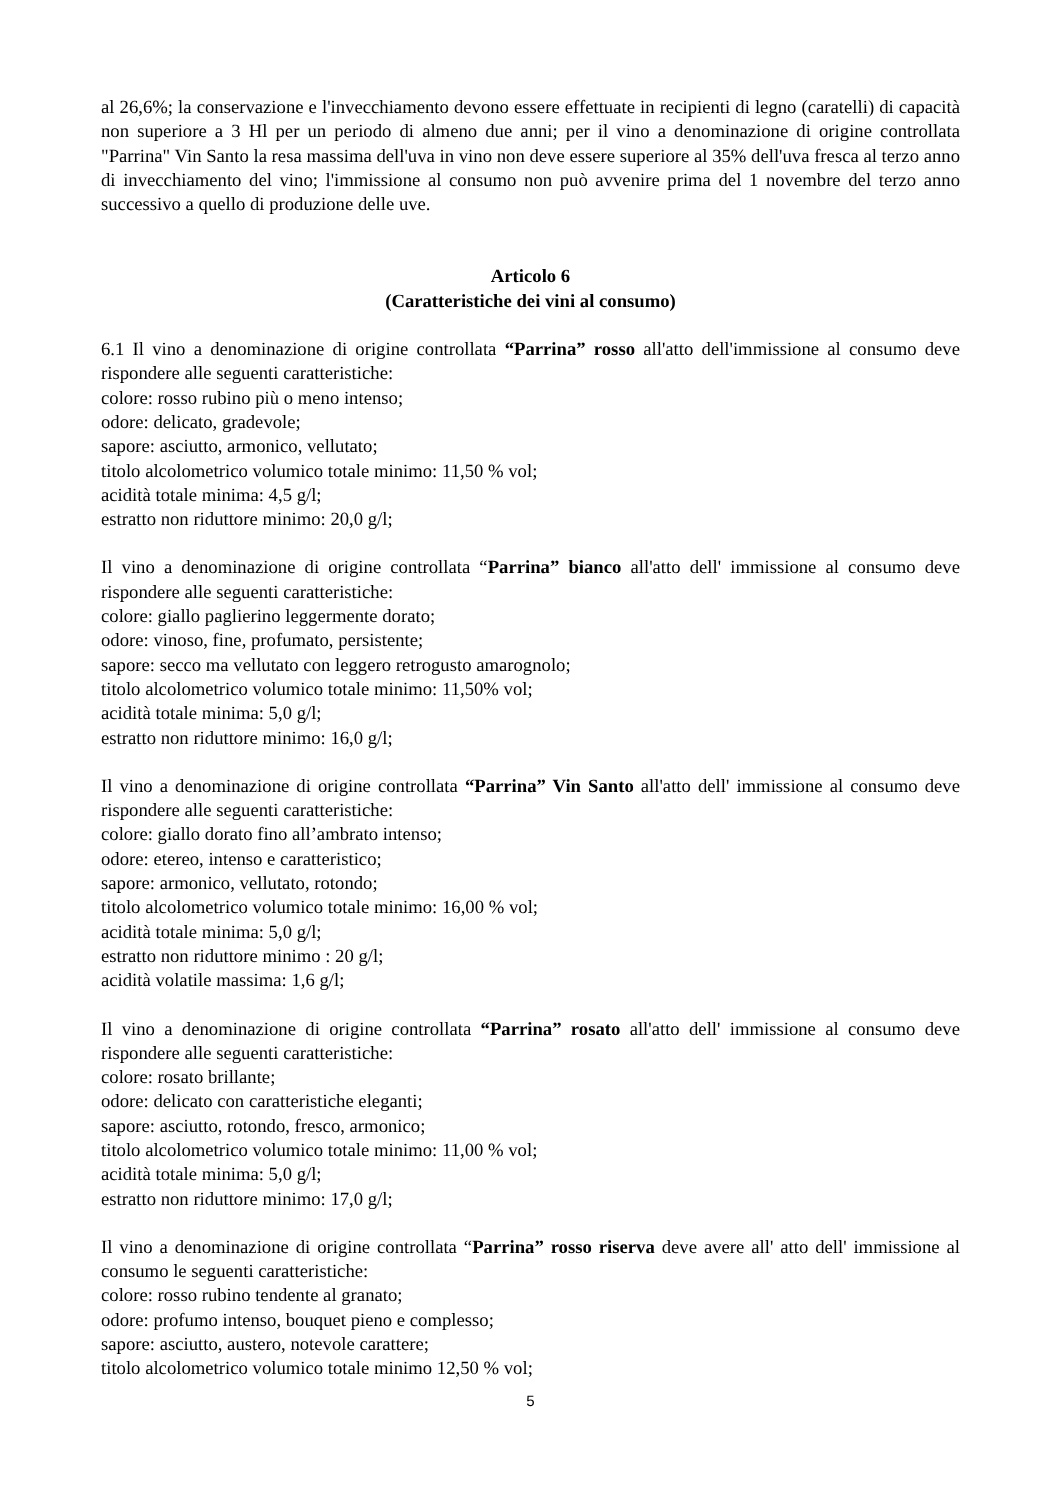al 26,6%; la conservazione e l'invecchiamento devono essere effettuate in recipienti di legno (caratelli) di capacità non superiore a 3 Hl per un periodo di almeno due anni; per il vino a denominazione di origine controllata "Parrina" Vin Santo la resa massima dell'uva in vino non deve essere superiore al 35% dell'uva fresca al terzo anno di invecchiamento del vino; l'immissione al consumo non può avvenire prima del 1 novembre del terzo anno successivo a quello di produzione delle uve.
Articolo 6
(Caratteristiche dei vini al consumo)
6.1 Il vino a denominazione di origine controllata “Parrina” rosso all'atto dell'immissione al consumo deve rispondere alle seguenti caratteristiche:
colore: rosso rubino più o meno intenso;
odore: delicato, gradevole;
sapore: asciutto, armonico, vellutato;
titolo alcolometrico volumico totale minimo: 11,50 % vol;
acidità totale minima: 4,5 g/l;
estratto non riduttore minimo: 20,0 g/l;
Il vino a denominazione di origine controllata “Parrina” bianco all'atto dell' immissione al consumo deve rispondere alle seguenti caratteristiche:
colore: giallo paglierino leggermente dorato;
odore: vinoso, fine, profumato, persistente;
sapore: secco ma vellutato con leggero retrogusto amarognolo;
titolo alcolometrico volumico totale minimo: 11,50% vol;
acidità totale minima: 5,0 g/l;
estratto non riduttore minimo: 16,0 g/l;
Il vino a denominazione di origine controllata “Parrina” Vin Santo all'atto dell' immissione al consumo deve rispondere alle seguenti caratteristiche:
colore: giallo dorato fino all’ambrato intenso;
odore: etereo, intenso e caratteristico;
sapore: armonico, vellutato, rotondo;
titolo alcolometrico volumico totale minimo: 16,00 % vol;
acidità totale minima: 5,0 g/l;
estratto non riduttore minimo : 20 g/l;
acidità volatile massima: 1,6 g/l;
Il vino a denominazione di origine controllata “Parrina” rosato all'atto dell' immissione al consumo deve rispondere alle seguenti caratteristiche:
colore: rosato brillante;
odore: delicato con caratteristiche eleganti;
sapore: asciutto, rotondo, fresco, armonico;
titolo alcolometrico volumico totale minimo: 11,00 % vol;
acidità totale minima: 5,0 g/l;
estratto non riduttore minimo: 17,0 g/l;
Il vino a denominazione di origine controllata “Parrina” rosso riserva deve avere all' atto dell' immissione al consumo le seguenti caratteristiche:
colore: rosso rubino tendente al granato;
odore: profumo intenso, bouquet pieno e complesso;
sapore: asciutto, austero, notevole carattere;
titolo alcolometrico volumico totale minimo 12,50 % vol;
5